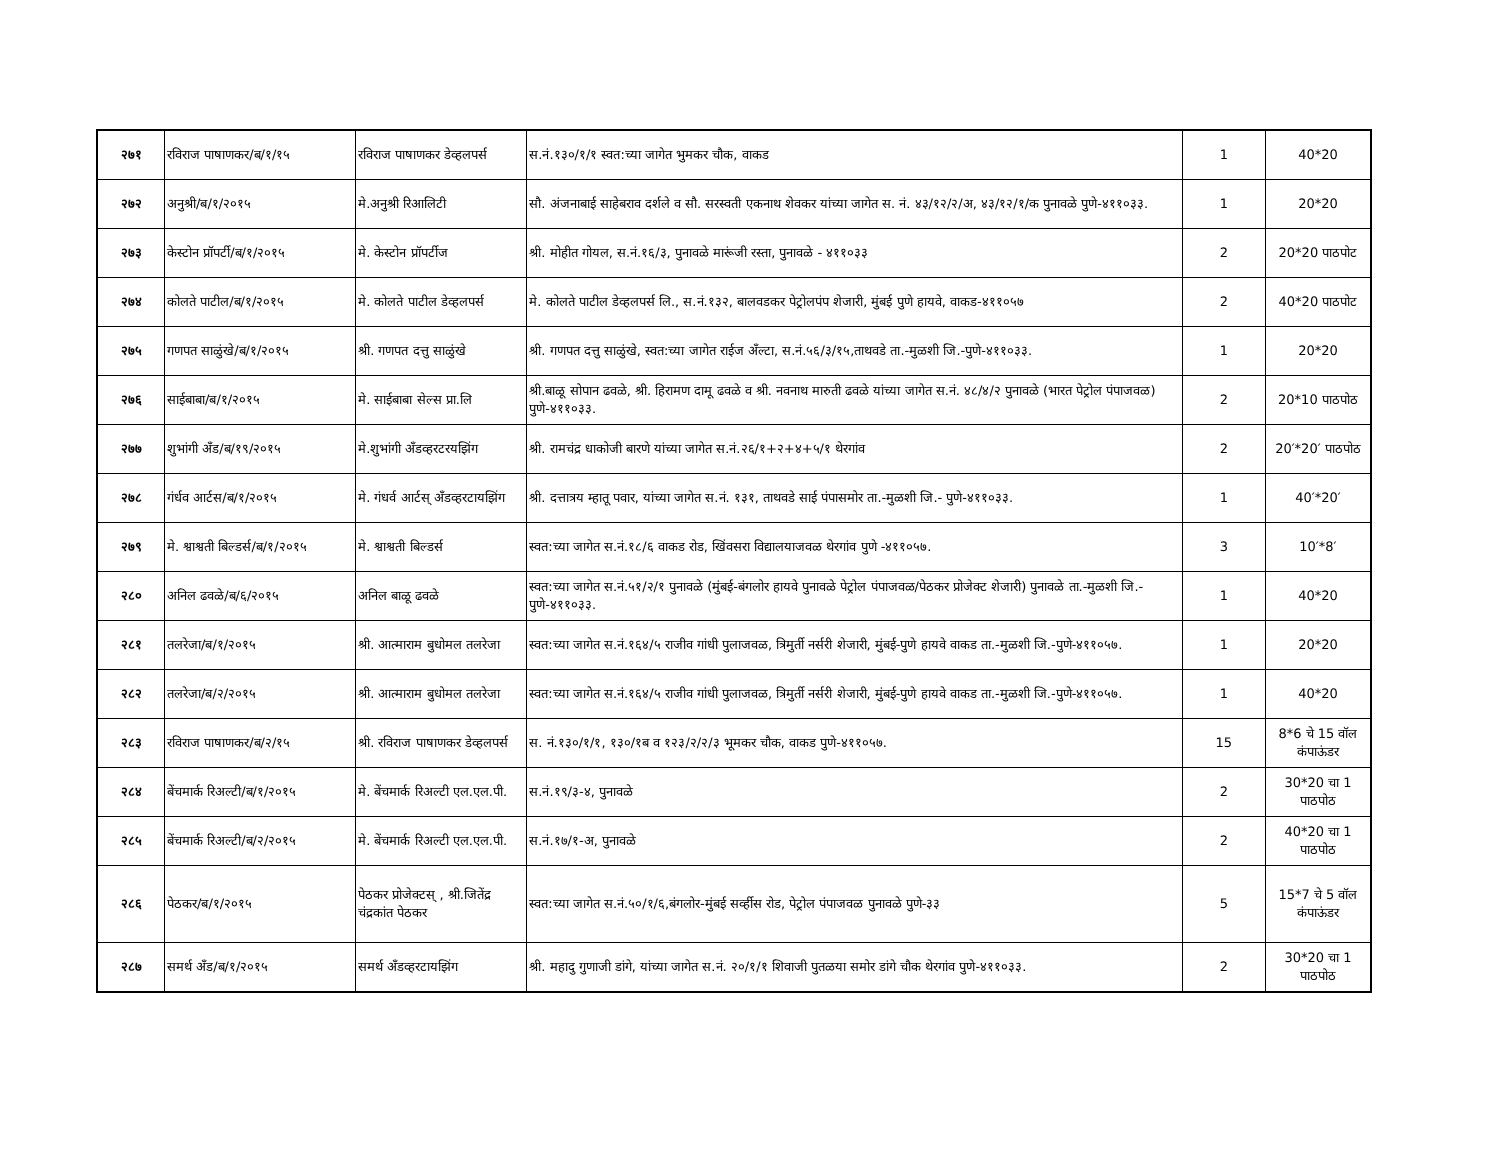| २७१ | रविराज पाषाणकर/ब/१/१५ | रविराज पाषाणकर डेव्हलपर्स | स.नं.१३०/१/१ स्वत:च्या जागेत भुमकर चौक, वाकड | 1 | 40*20 |
| २७२ | अनुश्री/ब/१/२०१५ | मे.अनुश्री रिआलिटी | सौ. अंजनाबाई साहेबराव दर्शले व सौ. सरस्वती एकनाथ शेवकर यांच्या जागेत स. नं. ४३/१२/२/अ, ४३/१२/१/क पुनावळे पुणे-४११०३३. | 1 | 20*20 |
| २७३ | केस्टोन प्रॉपर्टी/ब/१/२०१५ | मे. केस्टोन प्रॉपर्टीज | श्री. मोहीत गोयल, स.नं.१६/३, पुनावळे मारूंजी रस्ता, पुनावळे - ४११०३३ | 2 | 20*20 पाठपोट |
| २७४ | कोलते पाटील/ब/१/२०१५ | मे. कोलते पाटील डेव्हलपर्स | मे. कोलते पाटील डेव्हलपर्स लि., स.नं.१३२, बालवडकर पेट्रोलपंप शेजारी, मुंबई पुणे हायवे, वाकड-४११०५७ | 2 | 40*20 पाठपोट |
| २७५ | गणपत साळुंखे/ब/१/२०१५ | श्री. गणपत दत्तु साळुंखे | श्री. गणपत दत्तु साळुंखे, स्वत:च्या जागेत राईज अँल्टा, स.नं.५६/३/१५,ताथवडे ता.-मुळशी जि.-पुणे-४११०३३. | 1 | 20*20 |
| २७६ | साईबाबा/ब/१/२०१५ | मे. साईबाबा सेल्स प्रा.लि | श्री.बाळू सोपान ढवळे, श्री. हिरामण दामू ढवळे व श्री. नवनाथ मारुती ढवळे यांच्या जागेत स.नं. ४८/४/२ पुनावळे (भारत पेट्रोल पंपाजवळ) पुणे-४११०३३. | 2 | 20*10 पाठपोठ |
| २७७ | शुभांगी अँड/ब/१९/२०१५ | मे.शुभांगी अँडव्हरटरयझिंग | श्री. रामचंद्र धाकोजी बारणे यांच्या जागेत स.नं.२६/१+२+४+५/१ थेरगांव | 2 | 20′*20′ पाठपोठ |
| २७८ | गंर्धव आर्टस/ब/१/२०१५ | मे. गंधर्व आर्टस् अँडव्हरटायझिंग | श्री. दत्तात्रय म्हातू पवार, यांच्या जागेत स.नं. १३१, ताथवडे साई पंपासमोर ता.-मुळशी जि.- पुणे-४११०३३. | 1 | 40′*20′ |
| २७९ | मे. श्वाश्वती बिल्डर्स/ब/१/२०१५ | मे. श्वाश्वती बिल्डर्स | स्वत:च्या जागेत स.नं.१८/६ वाकड रोड, खिंवसरा विद्यालयाजवळ थेरगांव पुणे -४११०५७. | 3 | 10′*8′ |
| २८० | अनिल ढवळे/ब/६/२०१५ | अनिल बाळू ढवळे | स्वत:च्या जागेत स.नं.५१/२/१ पुनावळे (मुंबई-बंगलोर हायवे पुनावळे पेट्रोल पंपाजवळ/पेठकर प्रोजेक्ट शेजारी) पुनावळे ता.-मुळशी जि.-पुणे-४११०३३. | 1 | 40*20 |
| २८१ | तलरेजा/ब/१/२०१५ | श्री. आत्माराम बुधोमल तलरेजा | स्वत:च्या जागेत स.नं.१६४/५ राजीव गांधी पुलाजवळ, त्रिमुर्ती नर्सरी शेजारी, मुंबई-पुणे हायवे वाकड ता.-मुळशी जि.-पुणे-४११०५७. | 1 | 20*20 |
| २८२ | तलरेजा/ब/२/२०१५ | श्री. आत्माराम बुधोमल तलरेजा | स्वत:च्या जागेत स.नं.१६४/५ राजीव गांधी पुलाजवळ, त्रिमुर्ती नर्सरी शेजारी, मुंबई-पुणे हायवे वाकड ता.-मुळशी जि.-पुणे-४११०५७. | 1 | 40*20 |
| २८३ | रविराज पाषाणकर/ब/२/१५ | श्री. रविराज पाषाणकर डेव्हलपर्स | स. नं.१३०/१/१, १३०/१ब व १२३/२/२/३ भूमकर चौक, वाकड पुणे-४११०५७. | 15 | 8*6 चे 15 वॉल कंपाऊंडर |
| २८४ | बेंचमार्क रिअल्टी/ब/१/२०१५ | मे. बेंचमार्क रिअल्टी एल.एल.पी. | स.नं.१९/३-४, पुनावळे | 2 | 30*20 चा 1 पाठपोठ |
| २८५ | बेंचमार्क रिअल्टी/ब/२/२०१५ | मे. बेंचमार्क रिअल्टी एल.एल.पी. | स.नं.१७/१-अ, पुनावळे | 2 | 40*20 चा 1 पाठपोठ |
| २८६ | पेठकर/ब/१/२०१५ | पेठकर प्रोजेक्टस् , श्री.जितेंद्र चंद्रकांत पेठकर | स्वत:च्या जागेत स.नं.५०/१/६,बंगलोर-मुंबई सर्व्हीस रोड, पेट्रोल पंपाजवळ पुनावळे पुणे-३३ | 5 | 15*7 चे 5 वॉल कंपाऊंडर |
| २८७ | समर्थ अँड/ब/१/२०१५ | समर्थ अँडव्हरटायझिंग | श्री. महादु गुणाजी डांगे, यांच्या जागेत स.नं. २०/१/१ शिवाजी पुतळया समोर डांगे चौक थेरगांव पुणे-४११०३३. | 2 | 30*20 चा 1 पाठपोठ |